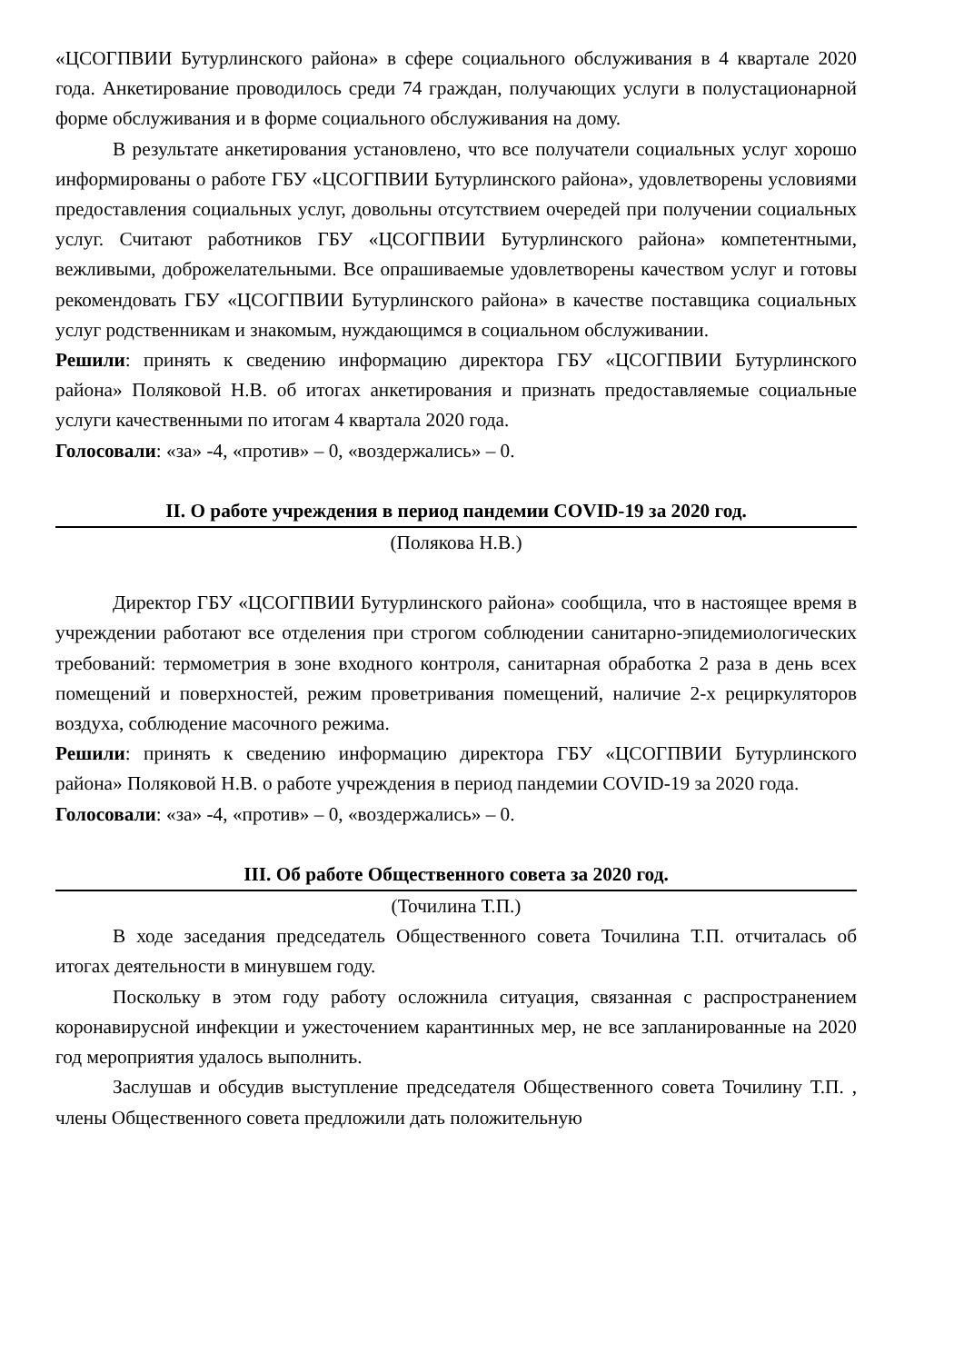«ЦСОГПВИИ Бутурлинского района» в сфере социального обслуживания в 4 квартале 2020 года. Анкетирование проводилось среди 74 граждан, получающих услуги в полустационарной форме обслуживания и в форме социального обслуживания на дому.
В результате анкетирования установлено, что все получатели социальных услуг хорошо информированы о работе ГБУ «ЦСОГПВИИ Бутурлинского района», удовлетворены условиями предоставления социальных услуг, довольны отсутствием очередей при получении социальных услуг. Считают работников ГБУ «ЦСОГПВИИ Бутурлинского района» компетентными, вежливыми, доброжелательными. Все опрашиваемые удовлетворены качеством услуг и готовы рекомендовать ГБУ «ЦСОГПВИИ Бутурлинского района» в качестве поставщика социальных услуг родственникам и знакомым, нуждающимся в социальном обслуживании.
Решили: принять к сведению информацию директора ГБУ «ЦСОГПВИИ Бутурлинского района» Поляковой Н.В. об итогах анкетирования и признать предоставляемые социальные услуги качественными по итогам 4 квартала 2020 года.
Голосовали: «за» -4, «против» – 0, «воздержались» – 0.
II. О работе учреждения в период пандемии COVID-19 за 2020 год.
(Полякова Н.В.)
Директор ГБУ «ЦСОГПВИИ Бутурлинского района» сообщила, что в настоящее время в учреждении работают все отделения при строгом соблюдении санитарно-эпидемиологических требований: термометрия в зоне входного контроля, санитарная обработка 2 раза в день всех помещений и поверхностей, режим проветривания помещений, наличие 2-х рециркуляторов воздуха, соблюдение масочного режима.
Решили: принять к сведению информацию директора ГБУ «ЦСОГПВИИ Бутурлинского района» Поляковой Н.В. о работе учреждения в период пандемии COVID-19 за 2020 года.
Голосовали: «за» -4, «против» – 0, «воздержались» – 0.
III. Об работе Общественного совета за 2020 год.
(Точилина Т.П.)
В ходе заседания председатель Общественного совета Точилина Т.П. отчиталась об итогах деятельности в минувшем году.
Поскольку в этом году работу осложнила ситуация, связанная с распространением коронавирусной инфекции и ужесточением карантинных мер, не все запланированные на 2020 год мероприятия удалось выполнить.
Заслушав и обсудив выступление председателя Общественного совета Точилину Т.П. , члены Общественного совета предложили дать положительную